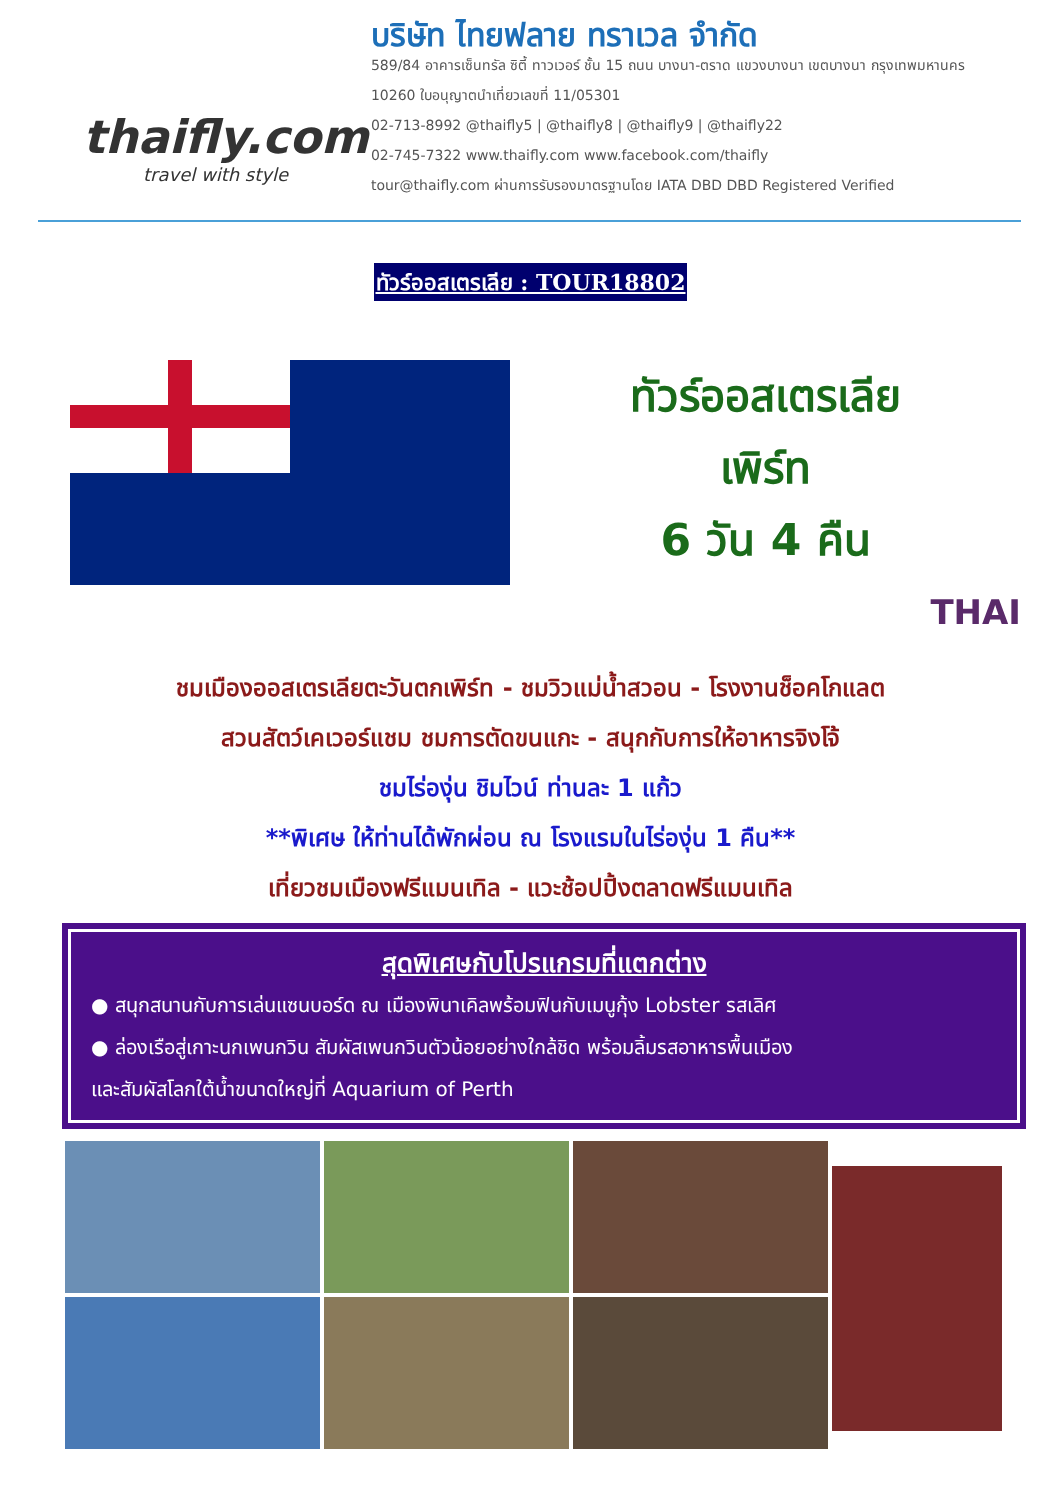thaifly.com
travel with style
บริษัท ไทยฟลาย ทราเวล จำกัด
589/84 อาคารเซ็นทรัล ซิตี้ ทาวเวอร์ ชั้น 15 ถนน บางนา-ตราด แขวงบางนา เขตบางนา กรุงเทพมหานคร 10260 ใบอนุญาตนำเที่ยวเลขที่ 11/05301
02-713-8992 @thaifly5 | @thaifly8 | @thaifly9 | @thaifly22
02-745-7322 www.thaifly.com www.facebook.com/thaifly
tour@thaifly.com ผ่านการรับรองมาตรฐานโดย IATA DBD DBD Registered Verified
ทัวร์ออสเตรเลีย : TOUR18802
ทัวร์ออสเตรเลีย
เพิร์ท
6 วัน 4 คืน
THAI
ชมเมืองออสเตรเลียตะวันตกเพิร์ท - ชมวิวแม่น้ำสวอน - โรงงานช็อคโกแลต
สวนสัตว์เคเวอร์แชม ชมการตัดขนแกะ - สนุกกับการให้อาหารจิงโจ้
ชมไร่องุ่น ชิมไวน์ ท่านละ 1 แก้ว
**พิเศษ ให้ท่านได้พักผ่อน ณ โรงแรมในไร่องุ่น 1 คืน**
เที่ยวชมเมืองฟรีแมนเทิล - แวะช้อปปิ้งตลาดฟรีแมนเทิล
สุดพิเศษกับโปรแกรมที่แตกต่าง
● สนุกสนานกับการเล่นแซนบอร์ด ณ เมืองพินาเคิลพร้อมฟินกับเมนูกุ้ง Lobster รสเลิศ
● ล่องเรือสู่เกาะนกเพนกวิน สัมผัสเพนกวินตัวน้อยอย่างใกล้ชิด พร้อมลิ้มรสอาหารพื้นเมือง
และสัมผัสโลกใต้น้ำขนาดใหญ่ที่ Aquarium of Perth